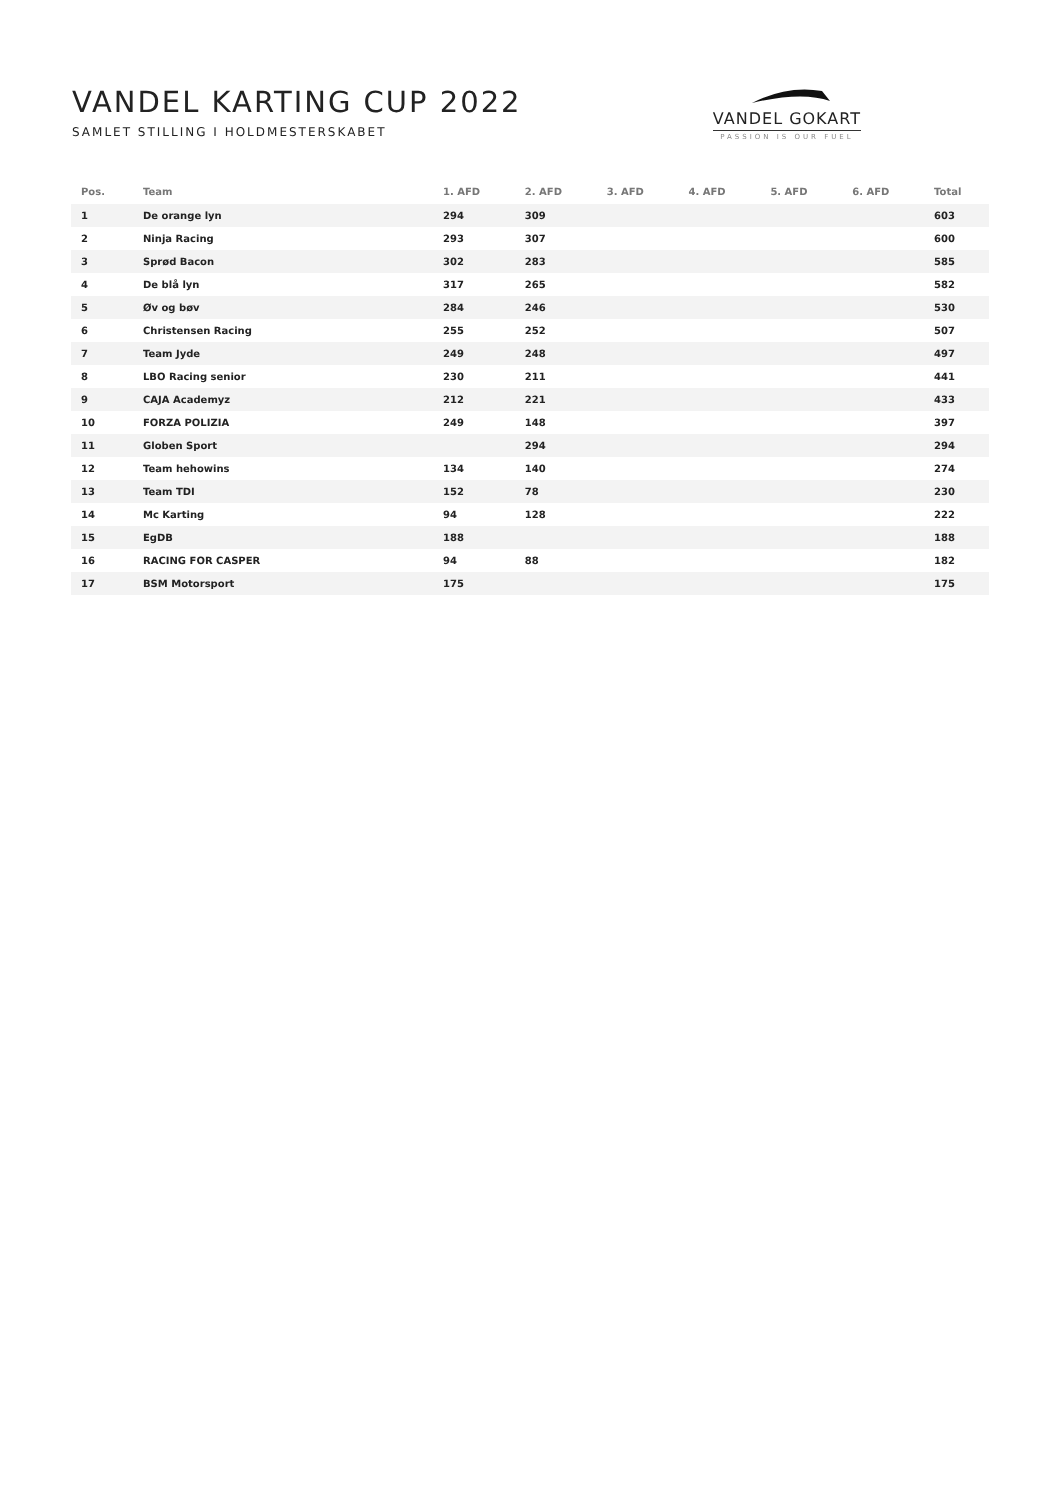VANDEL KARTING CUP 2022
SAMLET STILLING I HOLDMESTERSKABET
VANDEL GOKART
PASSION IS OUR FUEL
| Pos. | Team | 1. AFD | 2. AFD | 3. AFD | 4. AFD | 5. AFD | 6. AFD | Total |
| --- | --- | --- | --- | --- | --- | --- | --- | --- |
| 1 | De orange lyn | 294 | 309 | | | | | 603 |
| 2 | Ninja Racing | 293 | 307 | | | | | 600 |
| 3 | Sprød Bacon | 302 | 283 | | | | | 585 |
| 4 | De blå lyn | 317 | 265 | | | | | 582 |
| 5 | Øv og bøv | 284 | 246 | | | | | 530 |
| 6 | Christensen Racing | 255 | 252 | | | | | 507 |
| 7 | Team Jyde | 249 | 248 | | | | | 497 |
| 8 | LBO Racing senior | 230 | 211 | | | | | 441 |
| 9 | CAJA Academyz | 212 | 221 | | | | | 433 |
| 10 | FORZA POLIZIA | 249 | 148 | | | | | 397 |
| 11 | Globen Sport | | 294 | | | | | 294 |
| 12 | Team hehowins | 134 | 140 | | | | | 274 |
| 13 | Team TDI | 152 | 78 | | | | | 230 |
| 14 | Mc Karting | 94 | 128 | | | | | 222 |
| 15 | EgDB | 188 | | | | | | 188 |
| 16 | RACING FOR CASPER | 94 | 88 | | | | | 182 |
| 17 | BSM Motorsport | 175 | | | | | | 175 |